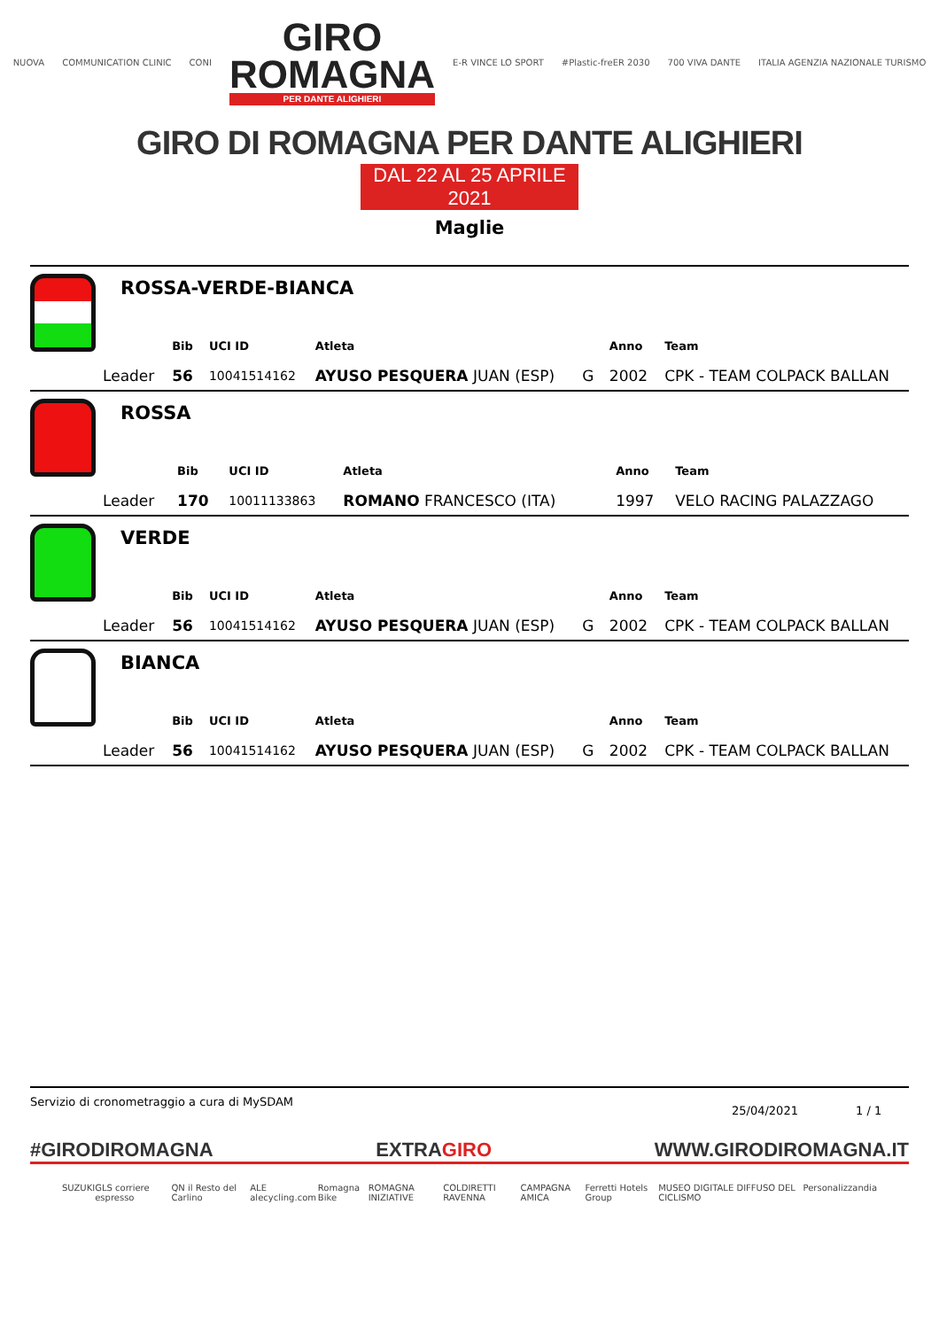NUOVA COMMUNICATION CLINIC CONI
GIRO
ROMAGNA
PER DANTE ALIGHIERI
E-R VINCE LO SPORT #Plastic-freER 2030 700 VIVA DANTE ITALIA AGENZIA NAZIONALE TURISMO
GIRO DI ROMAGNA PER DANTE ALIGHIERI
DAL 22 AL 25 APRILE 2021
Maglie
| ROSSA-VERDE-BIANCA | | | | | | |
| | Bib | UCI ID | Atleta | | Anno | Team |
| Leader | 56 | 10041514162 | AYUSO PESQUERA JUAN (ESP) | G | 2002 | CPK - TEAM COLPACK BALLAN |
| ROSSA | | | | | | |
| | Bib | UCI ID | Atleta | | Anno | Team |
| Leader | 170 | 10011133863 | ROMANO FRANCESCO (ITA) | | 1997 | VELO RACING PALAZZAGO |
| VERDE | | | | | | |
| | Bib | UCI ID | Atleta | | Anno | Team |
| Leader | 56 | 10041514162 | AYUSO PESQUERA JUAN (ESP) | G | 2002 | CPK - TEAM COLPACK BALLAN |
| BIANCA | | | | | | |
| | Bib | UCI ID | Atleta | | Anno | Team |
| Leader | 56 | 10041514162 | AYUSO PESQUERA JUAN (ESP) | G | 2002 | CPK - TEAM COLPACK BALLAN |
Servizio di cronometraggio a cura di MySDAM 25/04/2021 1 / 1
#GIRODIROMAGNA EXTRAGIRO WWW.GIRODIROMAGNA.IT
SUZUKI GLS corriere espresso QN il Resto del Carlino ALE alecycling.com Romagna Bike ROMAGNA INIZIATIVE COLDIRETTI RAVENNA CAMPAGNA AMICA Ferretti Hotels Group MUSEO DIGITALE DIFFUSO DEL CICLISMO Personalizzandia